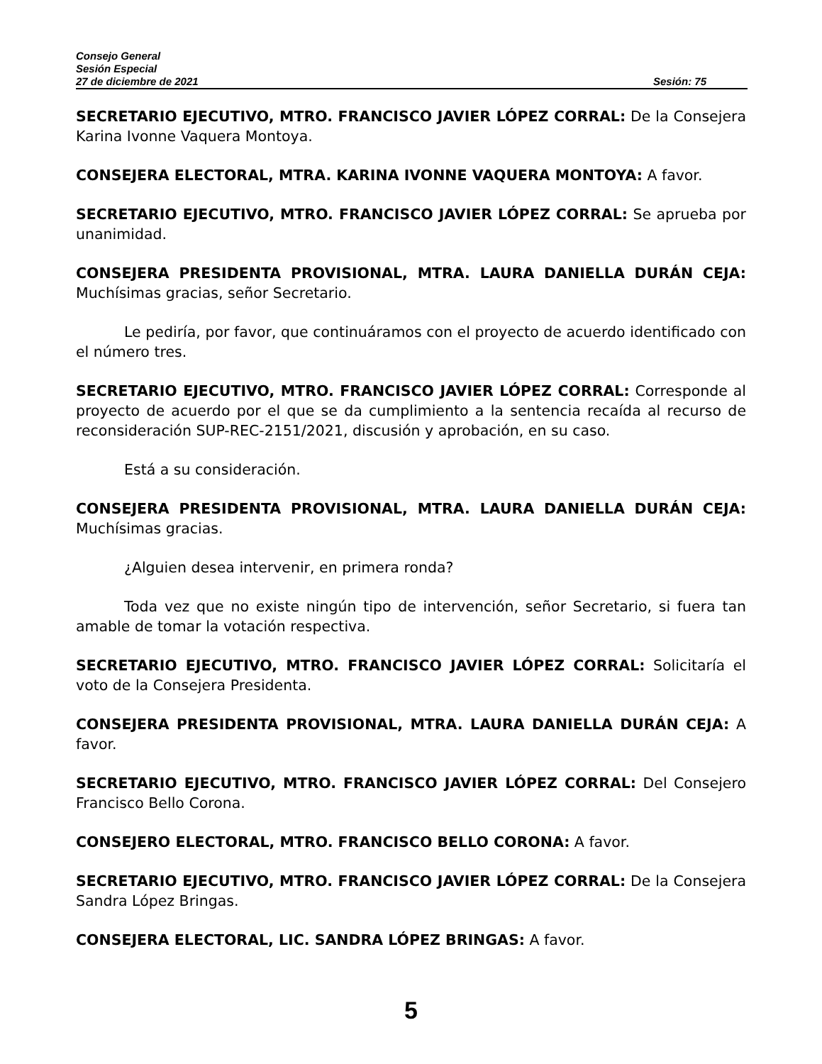Consejo General
Sesión Especial
27 de diciembre de 2021 Sesión: 75
SECRETARIO EJECUTIVO, MTRO. FRANCISCO JAVIER LÓPEZ CORRAL: De la Consejera Karina Ivonne Vaquera Montoya.
CONSEJERA ELECTORAL, MTRA. KARINA IVONNE VAQUERA MONTOYA: A favor.
SECRETARIO EJECUTIVO, MTRO. FRANCISCO JAVIER LÓPEZ CORRAL: Se aprueba por unanimidad.
CONSEJERA PRESIDENTA PROVISIONAL, MTRA. LAURA DANIELLA DURÁN CEJA: Muchísimas gracias, señor Secretario.
Le pediría, por favor, que continuáramos con el proyecto de acuerdo identificado con el número tres.
SECRETARIO EJECUTIVO, MTRO. FRANCISCO JAVIER LÓPEZ CORRAL: Corresponde al proyecto de acuerdo por el que se da cumplimiento a la sentencia recaída al recurso de reconsideración SUP-REC-2151/2021, discusión y aprobación, en su caso.
Está a su consideración.
CONSEJERA PRESIDENTA PROVISIONAL, MTRA. LAURA DANIELLA DURÁN CEJA: Muchísimas gracias.
¿Alguien desea intervenir, en primera ronda?
Toda vez que no existe ningún tipo de intervención, señor Secretario, si fuera tan amable de tomar la votación respectiva.
SECRETARIO EJECUTIVO, MTRO. FRANCISCO JAVIER LÓPEZ CORRAL: Solicitaría el voto de la Consejera Presidenta.
CONSEJERA PRESIDENTA PROVISIONAL, MTRA. LAURA DANIELLA DURÁN CEJA: A favor.
SECRETARIO EJECUTIVO, MTRO. FRANCISCO JAVIER LÓPEZ CORRAL: Del Consejero Francisco Bello Corona.
CONSEJERO ELECTORAL, MTRO. FRANCISCO BELLO CORONA: A favor.
SECRETARIO EJECUTIVO, MTRO. FRANCISCO JAVIER LÓPEZ CORRAL: De la Consejera Sandra López Bringas.
CONSEJERA ELECTORAL, LIC. SANDRA LÓPEZ BRINGAS: A favor.
5